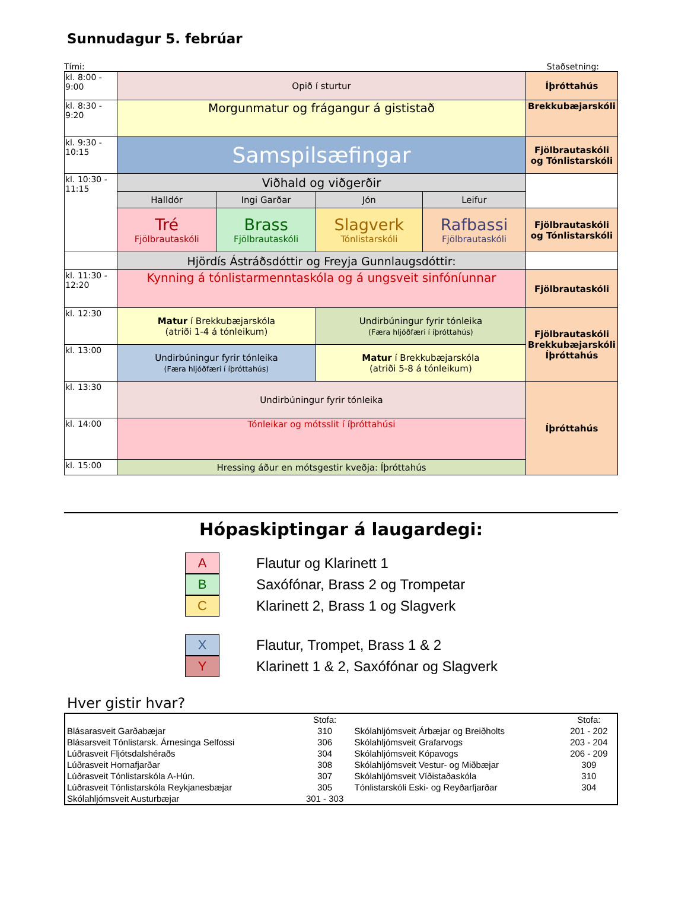Sunnudagur 5. febrúar
Tími: Staðsetning:
| kl. 8:00 - 9:00 | Opið í sturtur | | | | Íþróttahús |
| kl. 8:30 - 9:20 | Morgunmatur og frágangur á gististað | | | | Brekkubæjarskóli |
| kl. 9:30 - 10:15 | Samspilsæfingar | | | | Fjölbrautaskóli og Tónlistarskóli |
| kl. 10:30 - 11:15 | Viðhald og viðgerðir | | | | |
| | Halldór | Ingi Garðar | Jón | Leifur | |
| | Tré Fjölbrautaskóli | Brass Fjölbrautaskóli | Slagverk Tónlistarskóli | Rafbassi Fjölbrautaskóli | Fjölbrautaskóli og Tónlistarskóli |
| | Hjördís Ástráðsdóttir og Freyja Gunnlaugsdóttir: | | | | |
| kl. 11:30 - 12:20 | Kynning á tónlistarmenntaskóla og á ungsveit sinfóníunnar | | | | Fjölbrautaskóli |
| kl. 12:30 | Matur í Brekkubæjarskóla (atriði 1-4 á tónleikum) | | Undirbúningur fyrir tónleika (Færa hljóðfæri í íþróttahús) | | Fjölbrautaskóli Brekkubæjarskóli Íþróttahús |
| kl. 13:00 | Undirbúningur fyrir tónleika (Færa hljóðfæri í íþróttahús) | | Matur í Brekkubæjarskóla (atriði 5-8 á tónleikum) | | |
| kl. 13:30 | Undirbúningur fyrir tónleika | | | | Íþróttahús |
| kl. 14:00 | Tónleikar og mótsslit í íþróttahúsi | | | | |
| kl. 15:00 | Hressing áður en mótsgestir kveðja: Íþróttahús | | | | |
Hópaskiptingar á laugardegi:
A Flautur og Klarinett 1
B Saxófónar, Brass 2 og Trompetar
C Klarinett 2, Brass 1 og Slagverk
X Flautur, Trompet, Brass 1 & 2
Y Klarinett 1 & 2, Saxófónar og Slagverk
Hver gistir hvar?
| | Stofa: | | Stofa: |
| Blásarasveit Garðabæjar | 310 | Skólahljómsveit Árbæjar og Breiðholts | 201 - 202 |
| Blásarsveit Tónlistarsk. Árnesinga Selfossi | 306 | Skólahljómsveit Grafarvogs | 203 - 204 |
| Lúðrasveit Fljótsdalshéraðs | 304 | Skólahljómsveit Kópavogs | 206 - 209 |
| Lúðrasveit Hornafjarðar | 308 | Skólahljómsveit Vestur- og Miðbæjar | 309 |
| Lúðrasveit Tónlistarskóla A-Hún. | 307 | Skólahljómsveit Víðistaðaskóla | 310 |
| Lúðrasveit Tónlistarskóla Reykjanesbæjar | 305 | Tónlistarskóli Eski- og Reyðarfjarðar | 304 |
| Skólahljómsveit Austurbæjar | 301 - 303 | | |